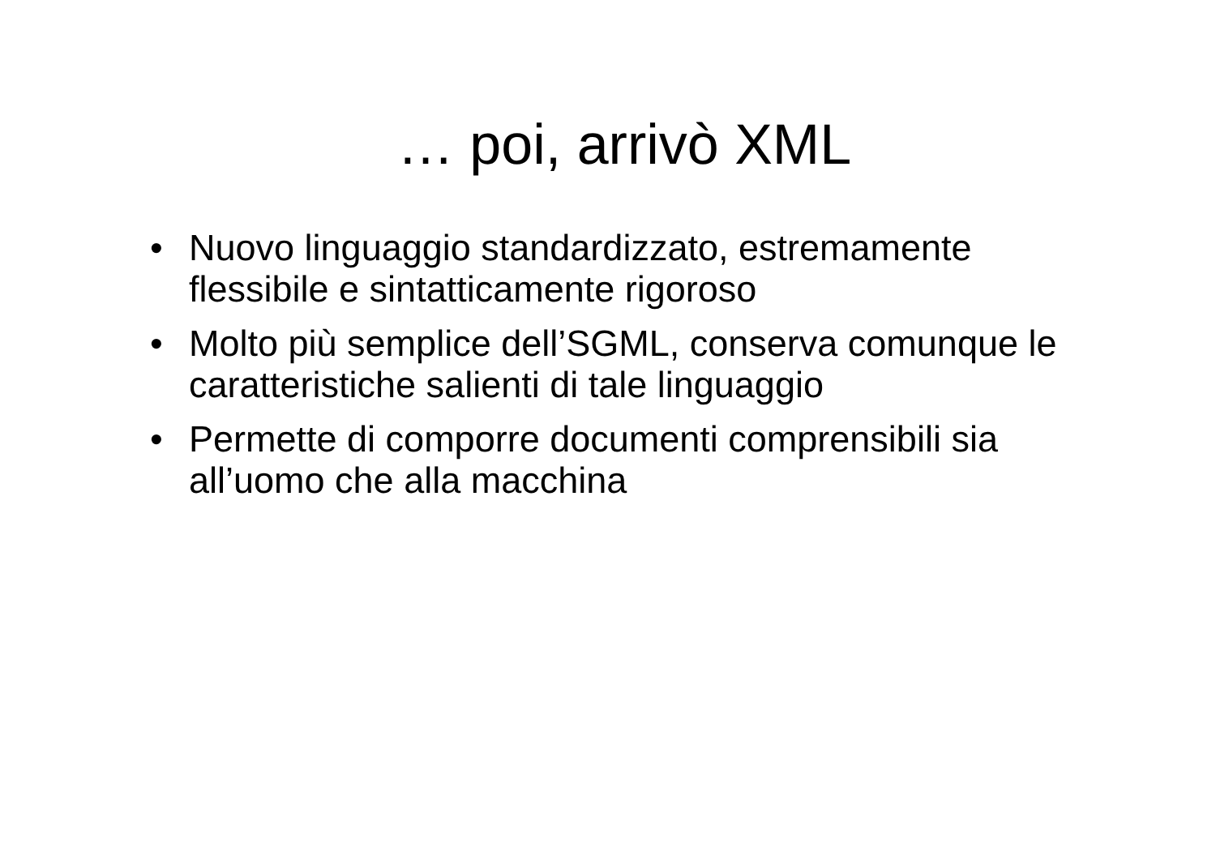… poi, arrivò XML
• Nuovo linguaggio standardizzato, estremamente flessibile e sintatticamente rigoroso
• Molto più semplice dell’SGML, conserva comunque le caratteristiche salienti di tale linguaggio
• Permette di comporre documenti comprensibili sia all’uomo che alla macchina